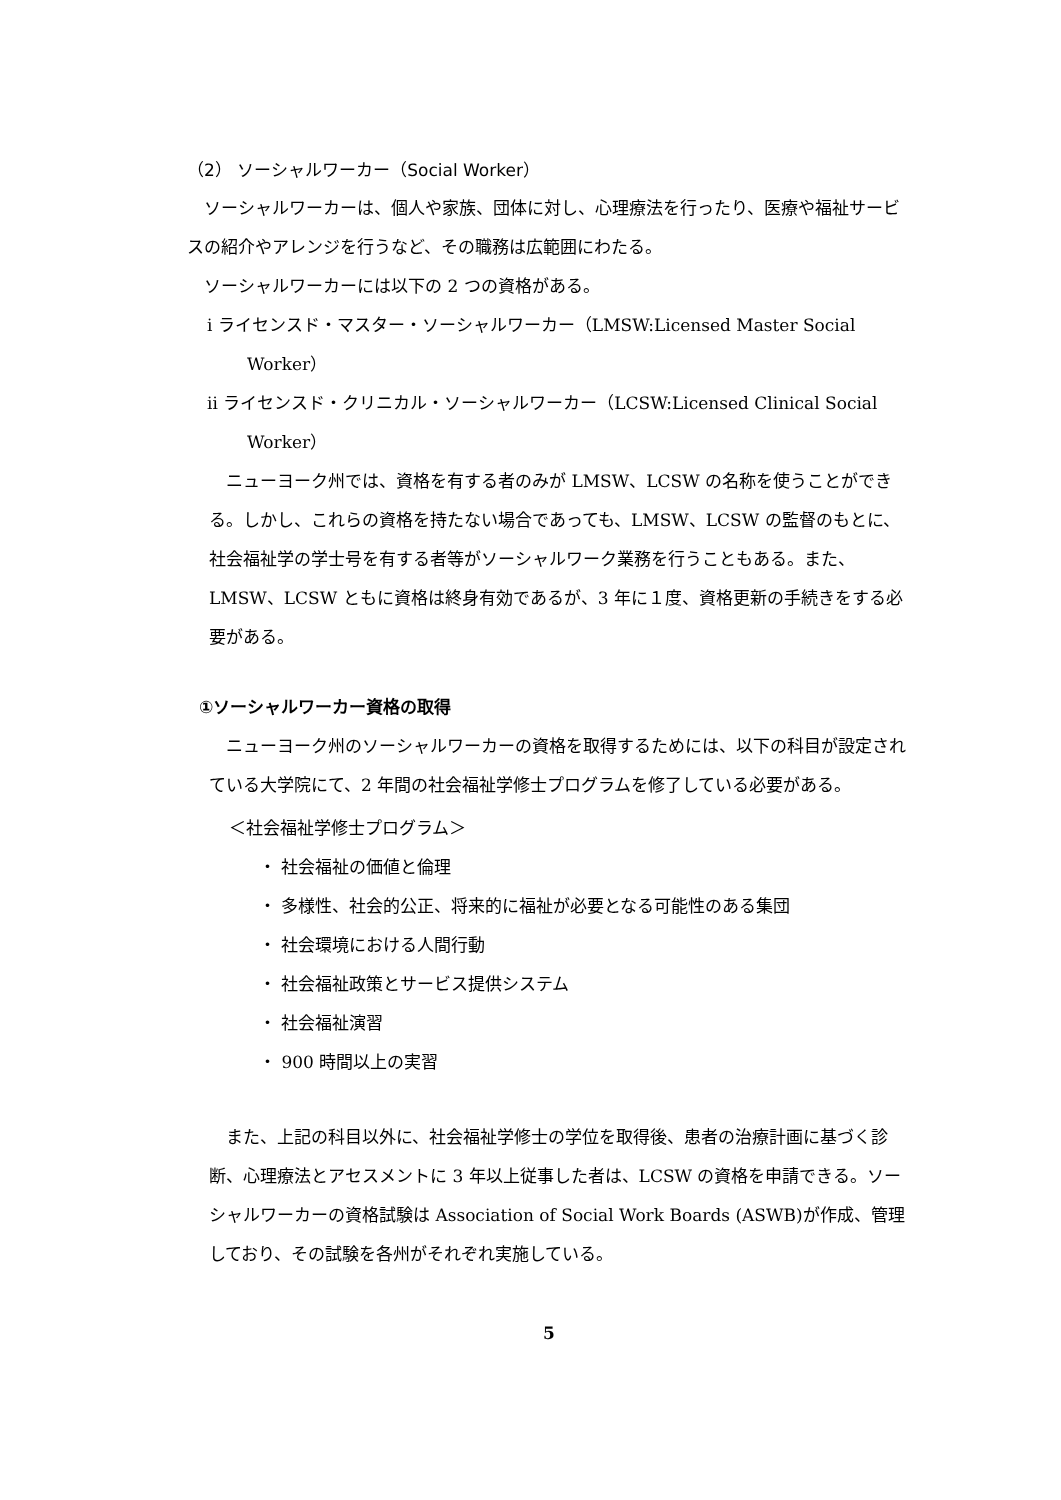（2） ソーシャルワーカー（Social Worker）
ソーシャルワーカーは、個人や家族、団体に対し、心理療法を行ったり、医療や福祉サービスの紹介やアレンジを行うなど、その職務は広範囲にわたる。
ソーシャルワーカーには以下の 2 つの資格がある。
ⅰ ライセンスド・マスター・ソーシャルワーカー（LMSW:Licensed Master Social Worker）
ⅱ ライセンスド・クリニカル・ソーシャルワーカー（LCSW:Licensed Clinical Social Worker）
ニューヨーク州では、資格を有する者のみが LMSW、LCSW の名称を使うことができる。しかし、これらの資格を持たない場合であっても、LMSW、LCSW の監督のもとに、社会福祉学の学士号を有する者等がソーシャルワーク業務を行うこともある。また、LMSW、LCSW ともに資格は終身有効であるが、3 年に１度、資格更新の手続きをする必要がある。
①ソーシャルワーカー資格の取得
ニューヨーク州のソーシャルワーカーの資格を取得するためには、以下の科目が設定されている大学院にて、2 年間の社会福祉学修士プログラムを修了している必要がある。
＜社会福祉学修士プログラム＞
・ 社会福祉の価値と倫理
・ 多様性、社会的公正、将来的に福祉が必要となる可能性のある集団
・ 社会環境における人間行動
・ 社会福祉政策とサービス提供システム
・ 社会福祉演習
・ 900 時間以上の実習
また、上記の科目以外に、社会福祉学修士の学位を取得後、患者の治療計画に基づく診断、心理療法とアセスメントに 3 年以上従事した者は、LCSW の資格を申請できる。ソーシャルワーカーの資格試験は Association of Social Work Boards (ASWB)が作成、管理しており、その試験を各州がそれぞれ実施している。
5